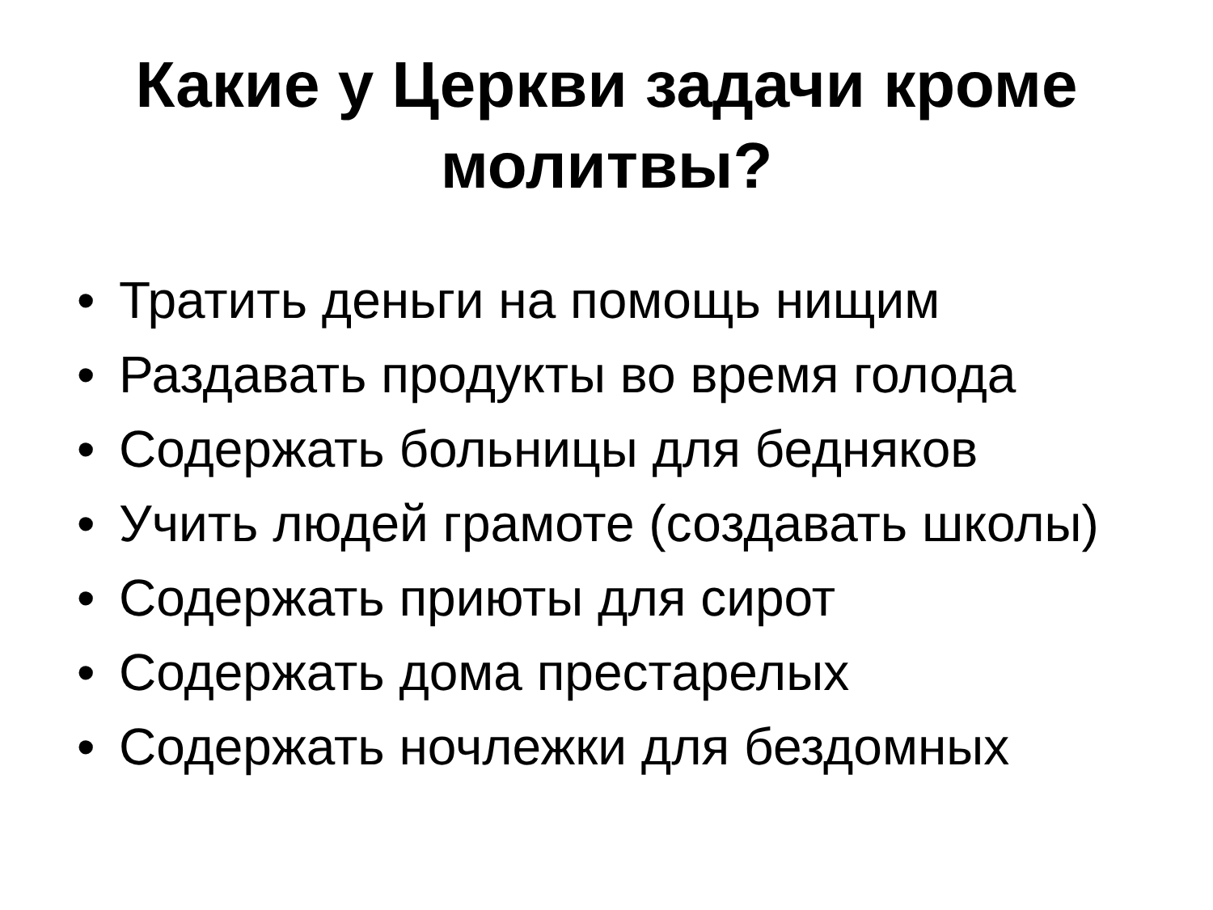Какие у Церкви задачи кроме
молитвы?
• Тратить деньги на помощь нищим
• Раздавать продукты во время голода
• Содержать больницы для бедняков
• Учить людей грамоте (создавать школы)
• Содержать приюты для сирот
• Содержать дома престарелых
• Содержать ночлежки для бездомных